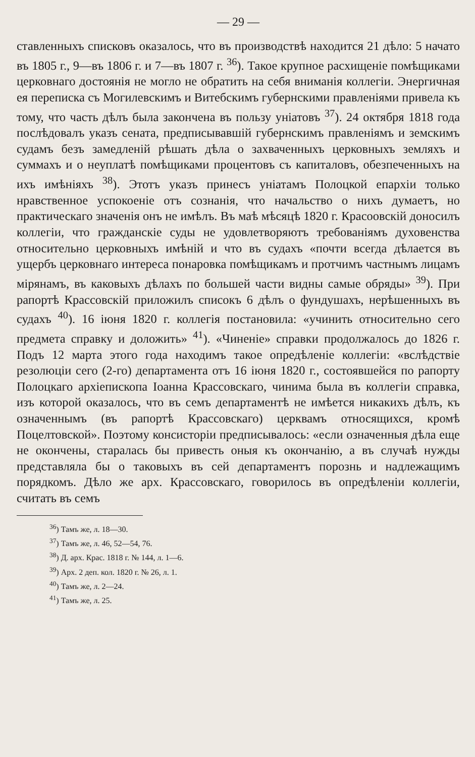— 29 —
ставленныхъ списковъ оказалось, что въ производствѣ находится 21 дѣло: 5 начато въ 1805 г., 9—въ 1806 г. и 7—въ 1807 г. <sup>36</sup>). Такое крупное расхищеніе помѣщиками церковнаго достоянія не могло не обратить на себя вниманія коллегіи. Энергичная ея переписка съ Могилевскимъ и Витебскимъ губернскими правленіями привела къ тому, что часть дѣлъ была закончена въ пользу уніатовъ <sup>37</sup>). 24 октября 1818 года послѣдовалъ указъ сената, предписывавшій губернскимъ правленіямъ и земскимъ судамъ безъ замедленій рѣшать дѣла о захваченныхъ церковныхъ земляхъ и суммахъ и о неуплатѣ помѣщиками процентовъ съ капиталовъ, обезпеченныхъ на ихъ имѣніяхъ <sup>38</sup>). Этотъ указъ принесъ уніатамъ Полоцкой епархіи только нравственное успокоеніе отъ сознанія, что начальство о нихъ думаетъ, но практическаго значенія онъ не имѣлъ. Въ маѣ мѣсяцѣ 1820 г. Красоовскій доносилъ коллегіи, что гражданскіе суды не удовлетворяютъ требованіямъ духовенства относительно церковныхъ имѣній и что въ судахъ «почти всегда дѣлается въ ущербъ церковнаго интереса понаровка помѣщикамъ и протчимъ частнымъ лицамъ мірянамъ, въ каковыхъ дѣлахъ по большей части видны самые обряды» <sup>39</sup>). При рапортѣ Крассовскій приложилъ списокъ 6 дѣлъ о фундушахъ, нерѣшенныхъ въ судахъ <sup>40</sup>). 16 іюня 1820 г. коллегія постановила: «учинить относительно сего предмета справку и доложить» <sup>41</sup>). «Чиненіе» справки продолжалось до 1826 г. Подъ 12 марта этого года находимъ такое опредѣленіе коллегіи: «вслѣдствіе резолюціи сего (2-го) департамента отъ 16 іюня 1820 г., состоявшейся по рапорту Полоцкаго архіепископа Іоанна Крассовскаго, чинима была въ коллегіи справка, изъ которой оказалось, что въ семъ департаментѣ не имѣется никакихъ дѣлъ, къ означеннымъ (въ рапортѣ Крассовскаго) церквамъ относящихся, кромѣ Поцелтовской». Поэтому консисторіи предписывалось: «если означенныя дѣла еще не окончены, старалась бы привесть оныя къ окончанію, а въ случаѣ нужды представляла бы о таковыхъ въ сей департаментъ порознь и надлежащимъ порядкомъ. Дѣло же арх. Крассовскаго, говорилось въ опредѣленіи коллегіи, считать въ семъ
<sup>36</sup>) Тамъ же, л. 18—30.
<sup>37</sup>) Тамъ же, л. 46, 52—54, 76.
<sup>38</sup>) Д. арх. Крас. 1818 г. № 144, л. 1—6.
<sup>39</sup>) Арх. 2 деп. кол. 1820 г. № 26, л. 1.
<sup>40</sup>) Тамъ же, л. 2—24.
<sup>41</sup>) Тамъ же, л. 25.